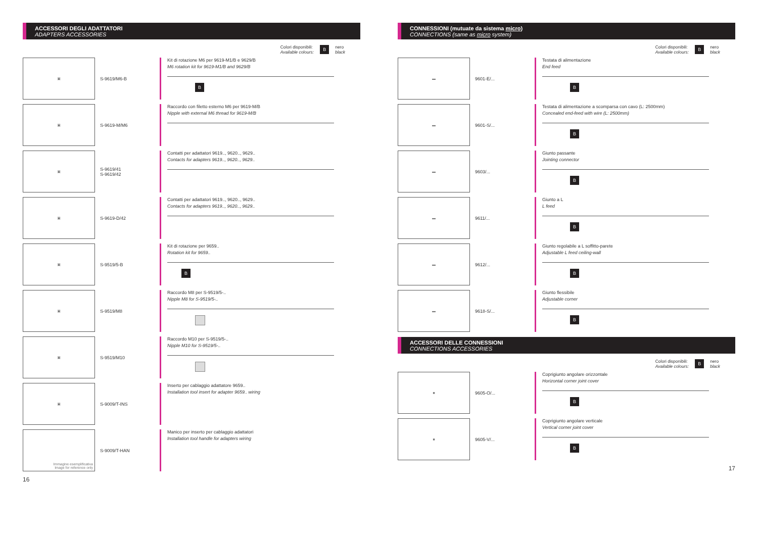ACCESSORI DEGLI ADATTATORI
ADAPTERS ACCESSORIES
Colori disponibili:
Available colours: B nero
black
▣
S-9619/M6-B Kit di rotazione M6 per 9619-M1/B e 9629/B
M6 rotation kit for 9619-M1/B and 9629/B
B
▣
S-9619-M/M6 Raccordo con filetto esterno M6 per 9619-M/B
Nipple with external M6 thread for 9619-M/B
▣
S-9619/41
S-9619/42
Contatti per adattatori 9619.., 9620.., 9629..
Contacts for adapters 9619.., 9620.., 9629..
▣
S-9619-D/42 Contatti per adattatori 9619.., 9620.., 9629..
Contacts for adapters 9619.., 9620.., 9629..
▣
S-9519/5-B Kit di rotazione per 9659..
Rotation kit for 9659..
B
▣
S-9519/M8 Raccordo M8 per S-9519/5-..
Nipple M8 for S-9519/5-..
▣
S-9519/M10 Raccordo M10 per S-9519/5-..
Nipple M10 for S-9519/5-..
▣
S-9009/T-INS Inserto per cablaggio adattatore 9659..
Installation tool insert for adapter 9659.. wiring
Immagine esemplificativa
Image for reference only
S-9009/T-HAN Manico per inserto per cablaggio adattatori
Installation tool handle for adapters wiring
16
CONNESSIONI (mutuate da sistema micro)
CONNECTIONS (same as micro system)
Colori disponibili:
Available colours: B nero
black
▬
9601-E/... Testata di alimentazione
End feed
B
▬
9601-S/... Testata di alimentazione a scomparsa con cavo (L: 2500mm)
Concealed end-feed with wire (L: 2500mm)
B
▬
9603/... Giunto passante
Jointing connector
B
▬
9611/... Giunto a L
L feed
B
▬
9612/... Giunto regolabile a L soffitto-parete
Adjustable L feed ceiling-wall
B
▬
9618-S/... Giunto flessibile
Adjustable corner
B
ACCESSORI DELLE CONNESSIONI
CONNECTIONS ACCESSORIES
Colori disponibili:
Available colours: B nero
black
■
9605-O/... Coprigiunto angolare orizzontale
Horizontal corner joint cover
B
■
9605-V/... Coprigiunto angolare verticale
Vertical corner joint cover
B
17